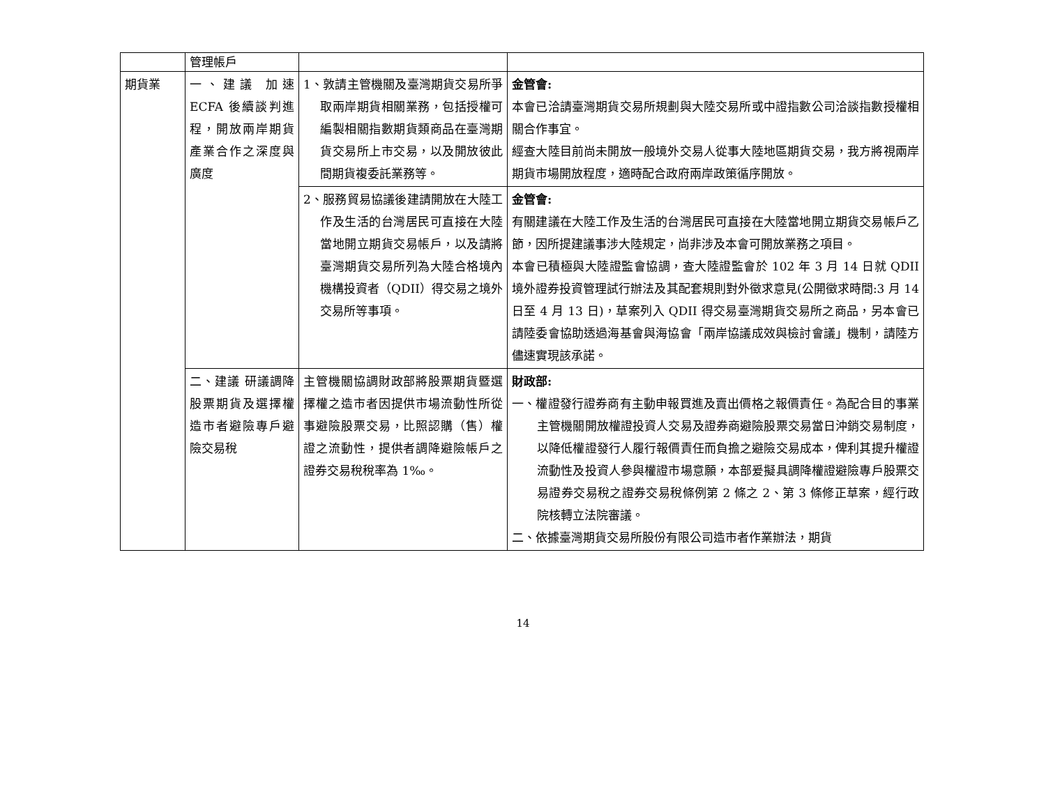| | 管理帳戶 | | |
| 期貨業 | 一、建議 加速 ECFA 後續談判進程，開放兩岸期貨產業合作之深度與廣度 | 1、敦請主管機關及臺灣期貨交易所爭取兩岸期貨相關業務，包括授權可編製相關指數期貨類商品在臺灣期貨交易所上市交易，以及開放彼此間期貨複委託業務等。 | 金管會: 本會已洽請臺灣期貨交易所規劃與大陸交易所或中證指數公司洽談指數授權相關合作事宜。 經查大陸目前尚未開放一般境外交易人從事大陸地區期貨交易，我方將視兩岸期貨市場開放程度，適時配合政府兩岸政策循序開放。 |
| | | 2、服務貿易協議後建請開放在大陸工作及生活的台灣居民可直接在大陸當地開立期貨交易帳戶，以及請將臺灣期貨交易所列為大陸合格境內機構投資者（QDII）得交易之境外交易所等事項。 | 金管會: 有關建議在大陸工作及生活的台灣居民可直接在大陸當地開立期貨交易帳戶乙節，因所提建議事涉大陸規定，尚非涉及本會可開放業務之項目。 本會已積極與大陸證監會協調，查大陸證監會於 102 年 3 月 14 日就 QDII 境外證券投資管理試行辦法及其配套規則對外徵求意見(公開徵求時間:3 月 14 日至 4 月 13 日)，草案列入 QDII 得交易臺灣期貨交易所之商品，另本會已請陸委會協助透過海基會與海協會「兩岸協議成效與檢討會議」機制，請陸方儘速實現該承諾。 |
| | 二、建議 研議調降股票期貨及選擇權造市者避險專戶避險交易稅 | 主管機關協調財政部將股票期貨暨選擇權之造市者因提供市場流動性所從事避險股票交易，比照認購（售）權證之流動性，提供者調降避險帳戶之證券交易稅稅率為 1‰。 | 財政部: 一、權證發行證券商有主動申報買進及賣出價格之報價責任。為配合目的事業主管機關開放權證投資人交易及證券商避險股票交易當日沖銷交易制度，以降低權證發行人履行報價責任而負擔之避險交易成本，俾利其提升權證流動性及投資人參與權證市場意願，本部爰擬具調降權證避險專戶股票交易證券交易稅之證券交易稅條例第 2 條之 2、第 3 條修正草案，經行政院核轉立法院審議。 二、依據臺灣期貨交易所股份有限公司造市者作業辦法，期貨 |
14